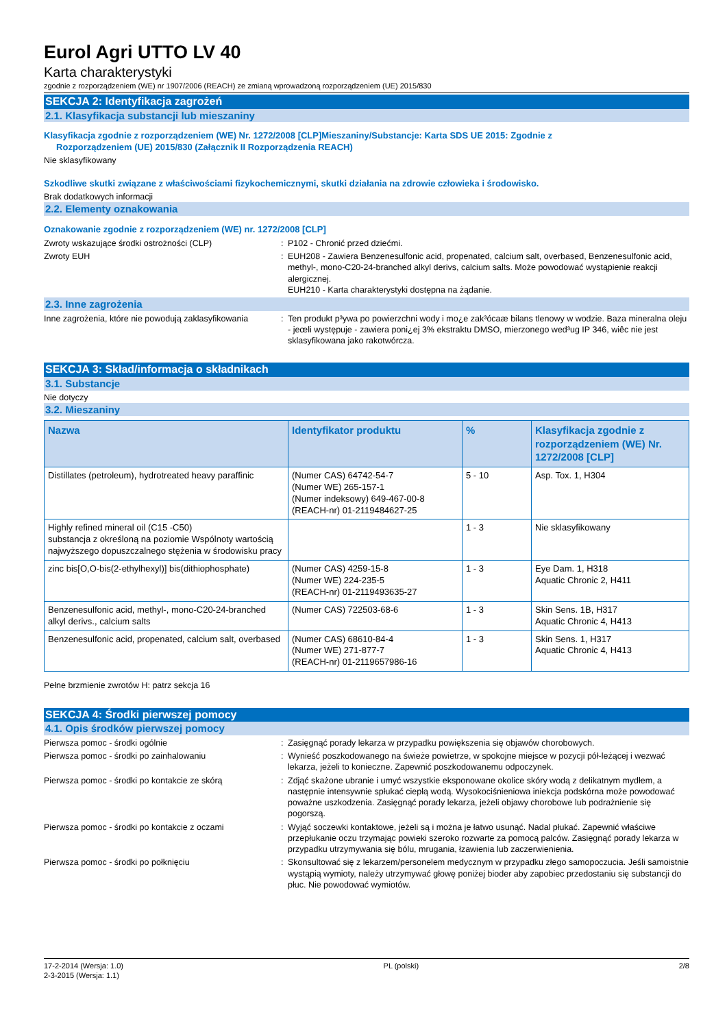Eurol Agri UTTO LV 40
Karta charakterystyki
zgodnie z rozporządzeniem (WE) nr 1907/2006 (REACH) ze zmianą wprowadzoną rozporządzeniem (UE) 2015/830
SEKCJA 2: Identyfikacja zagrożeń
2.1. Klasyfikacja substancji lub mieszaniny
Klasyfikacja zgodnie z rozporządzeniem (WE) Nr. 1272/2008 [CLP]Mieszaniny/Substancje: Karta SDS UE 2015: Zgodnie z
Rozporządzeniem (UE) 2015/830 (Załącznik II Rozporządzenia REACH)
Nie sklasyfikowany
Szkodliwe skutki związane z właściwościami fizykochemicznymi, skutki działania na zdrowie człowieka i środowisko.
Brak dodatkowych informacji
2.2. Elementy oznakowania
Oznakowanie zgodnie z rozporządzeniem (WE) nr. 1272/2008 [CLP]
Zwroty wskazujące środki ostrożności (CLP) : P102 - Chronić przed dziećmi.
Zwroty EUH : EUH208 - Zawiera Benzenesulfonic acid, propenated, calcium salt, overbased, Benzenesulfonic acid, methyl-, mono-C20-24-branched alkyl derivs, calcium salts. Może powodować wystąpienie reakcji alergicznej.
EUH210 - Karta charakterystyki dostępna na żądanie.
2.3. Inne zagrożenia
Inne zagrożenia, które nie powodują zaklasyfikowania
: Ten produkt p³ywa po powierzchni wody i mo¿e zak³ócaæ bilans tlenowy w wodzie. Baza mineralna oleju - jeœli występuje - zawiera poni¿ej 3% ekstraktu DMSO, mierzonego wed³ug IP 346, wiêc nie jest sklasyfikowana jako rakotwórcza.
SEKCJA 3: Skład/informacja o składnikach
3.1. Substancje
Nie dotyczy
3.2. Mieszaniny
| Nazwa | Identyfikator produktu | % | Klasyfikacja zgodnie z rozporządzeniem (WE) Nr. 1272/2008 [CLP] |
| --- | --- | --- | --- |
| Distillates (petroleum), hydrotreated heavy paraffinic | (Numer CAS) 64742-54-7 (Numer WE) 265-157-1 (Numer indeksowy) 649-467-00-8 (REACH-nr) 01-2119484627-25 | 5 - 10 | Asp. Tox. 1, H304 |
| Highly refined mineral oil (C15 -C50) substancja z określoną na poziomie Wspólnoty wartością najwyższego dopuszczalnego stężenia w środowisku pracy | | 1 - 3 | Nie sklasyfikowany |
| zinc bis[O,O-bis(2-ethylhexyl)] bis(dithiophosphate) | (Numer CAS) 4259-15-8 (Numer WE) 224-235-5 (REACH-nr) 01-2119493635-27 | 1 - 3 | Eye Dam. 1, H318 Aquatic Chronic 2, H411 |
| Benzenesulfonic acid, methyl-, mono-C20-24-branched alkyl derivs., calcium salts | (Numer CAS) 722503-68-6 | 1 - 3 | Skin Sens. 1B, H317 Aquatic Chronic 4, H413 |
| Benzenesulfonic acid, propenated, calcium salt, overbased | (Numer CAS) 68610-84-4 (Numer WE) 271-877-7 (REACH-nr) 01-2119657986-16 | 1 - 3 | Skin Sens. 1, H317 Aquatic Chronic 4, H413 |
Pełne brzmienie zwrotów H: patrz sekcja 16
SEKCJA 4: Środki pierwszej pomocy
4.1. Opis środków pierwszej pomocy
Pierwsza pomoc - środki ogólnie : Zasięgnąć porady lekarza w przypadku powiększenia się objawów chorobowych.
Pierwsza pomoc - środki po zainhalowaniu : Wynieść poszkodowanego na świeże powietrze, w spokojne miejsce w pozycji pół-leżącej i wezwać lekarza, jeżeli to konieczne. Zapewnić poszkodowanemu odpoczynek.
Pierwsza pomoc - środki po kontakcie ze skórą : Zdjąć skażone ubranie i umyć wszystkie eksponowane okolice skóry wodą z delikatnym mydłem, a następnie intensywnie spłukać ciepłą wodą. Wysokociśnieniowa iniekcja podskórna może powodować poważne uszkodzenia. Zasięgnąć porady lekarza, jeżeli objawy chorobowe lub podrażnienie się pogorszą.
Pierwsza pomoc - środki po kontakcie z oczami : Wyjąć soczewki kontaktowe, jeżeli są i można je łatwo usunąć. Nadal płukać. Zapewnić właściwe przepłukanie oczu trzymając powieki szeroko rozwarte za pomocą palców. Zasięgnąć porady lekarza w przypadku utrzymywania się bólu, mrugania, łzawienia lub zaczerwienienia.
Pierwsza pomoc - środki po połknięciu : Skonsultować się z lekarzem/personelem medycznym w przypadku złego samopoczucia. Jeśli samoistnie wystąpią wymioty, należy utrzymywać głowę poniżej bioder aby zapobiec przedostaniu się substancji do płuc. Nie powodować wymiotów.
17-2-2014 (Wersja: 1.0)
2-3-2015 (Wersja: 1.1)
PL (polski) 2/8